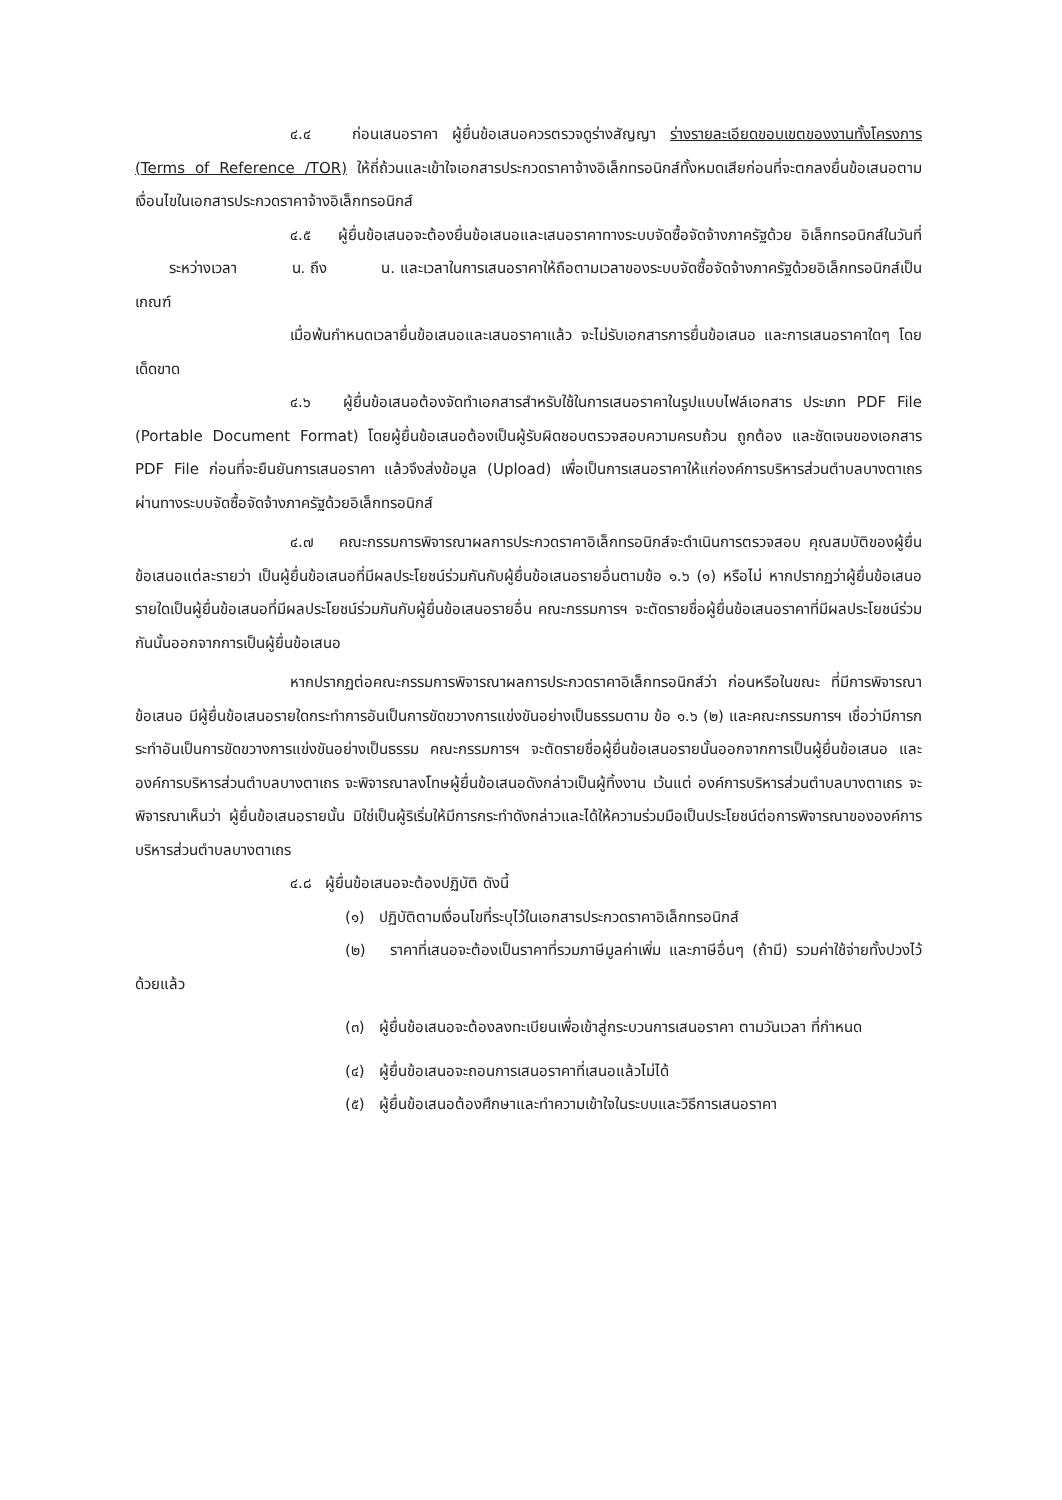๔.๔ ก่อนเสนอราคา ผู้ยื่นข้อเสนอควรตรวจดูร่างสัญญา ร่างรายละเอียดขอบเขตของงานทั้งโครงการ (Terms of Reference /TOR) ให้ถี่ถ้วนและเข้าใจเอกสารประกวดราคาจ้างอิเล็กทรอนิกส์ทั้งหมดเสียก่อนที่จะตกลงยื่นข้อเสนอตามเงื่อนไขในเอกสารประกวดราคาจ้างอิเล็กทรอนิกส์
๔.๕ ผู้ยื่นข้อเสนอจะต้องยื่นข้อเสนอและเสนอราคาทางระบบจัดซื้อจัดจ้างภาครัฐด้วย อิเล็กทรอนิกส์ในวันที่ ระหว่างเวลา น. ถึง น. และเวลาในการเสนอราคาให้ถือตามเวลาของระบบจัดซื้อจัดจ้างภาครัฐด้วยอิเล็กทรอนิกส์เป็นเกณฑ์
เมื่อพ้นกำหนดเวลายื่นข้อเสนอและเสนอราคาแล้ว จะไม่รับเอกสารการยื่นข้อเสนอ และการเสนอราคาใดๆ โดยเด็ดขาด
๔.๖ ผู้ยื่นข้อเสนอต้องจัดทำเอกสารสำหรับใช้ในการเสนอราคาในรูปแบบไฟล์เอกสาร ประเภท PDF File (Portable Document Format) โดยผู้ยื่นข้อเสนอต้องเป็นผู้รับผิดชอบตรวจสอบความครบถ้วน ถูกต้อง และชัดเจนของเอกสาร PDF File ก่อนที่จะยืนยันการเสนอราคา แล้วจึงส่งข้อมูล (Upload) เพื่อเป็นการเสนอราคาให้แก่องค์การบริหารส่วนตำบลบางตาเถร ผ่านทางระบบจัดซื้อจัดจ้างภาครัฐด้วยอิเล็กทรอนิกส์
๔.๗ คณะกรรมการพิจารณาผลการประกวดราคาอิเล็กทรอนิกส์จะดำเนินการตรวจสอบ คุณสมบัติของผู้ยื่นข้อเสนอแต่ละรายว่า เป็นผู้ยื่นข้อเสนอที่มีผลประโยชน์ร่วมกันกับผู้ยื่นข้อเสนอรายอื่นตามข้อ ๑.๖ (๑) หรือไม่ หากปรากฏว่าผู้ยื่นข้อเสนอรายใดเป็นผู้ยื่นข้อเสนอที่มีผลประโยชน์ร่วมกันกับผู้ยื่นข้อเสนอรายอื่น คณะกรรมการฯ จะตัดรายชื่อผู้ยื่นข้อเสนอราคาที่มีผลประโยชน์ร่วมกันนั้นออกจากการเป็นผู้ยื่นข้อเสนอ
หากปรากฏต่อคณะกรรมการพิจารณาผลการประกวดราคาอิเล็กทรอนิกส์ว่า ก่อนหรือในขณะ ที่มีการพิจารณาข้อเสนอ มีผู้ยื่นข้อเสนอรายใดกระทำการอันเป็นการขัดขวางการแข่งขันอย่างเป็นธรรมตาม ข้อ ๑.๖ (๒) และคณะกรรมการฯ เชื่อว่ามีการกระทำอันเป็นการขัดขวางการแข่งขันอย่างเป็นธรรม คณะกรรมการฯ จะตัดรายชื่อผู้ยื่นข้อเสนอรายนั้นออกจากการเป็นผู้ยื่นข้อเสนอ และองค์การบริหารส่วนตำบลบางตาเถร จะพิจารณาลงโทษผู้ยื่นข้อเสนอดังกล่าวเป็นผู้ทิ้งงาน เว้นแต่ องค์การบริหารส่วนตำบลบางตาเถร จะพิจารณาเห็นว่า ผู้ยื่นข้อเสนอรายนั้น มิใช่เป็นผู้ริเริ่มให้มีการกระทำดังกล่าวและได้ให้ความร่วมมือเป็นประโยชน์ต่อการพิจารณาขององค์การบริหารส่วนตำบลบางตาเถร
๔.๘ ผู้ยื่นข้อเสนอจะต้องปฏิบัติ ดังนี้
(๑) ปฏิบัติตามเงื่อนไขที่ระบุไว้ในเอกสารประกวดราคาอิเล็กทรอนิกส์
(๒) ราคาที่เสนอจะต้องเป็นราคาที่รวมภาษีมูลค่าเพิ่ม และภาษีอื่นๆ (ถ้ามี) รวมค่าใช้จ่ายทั้งปวงไว้ด้วยแล้ว
(๓) ผู้ยื่นข้อเสนอจะต้องลงทะเบียนเพื่อเข้าสู่กระบวนการเสนอราคา ตามวันเวลา ที่กำหนด
(๔) ผู้ยื่นข้อเสนอจะถอนการเสนอราคาที่เสนอแล้วไม่ได้
(๕) ผู้ยื่นข้อเสนอต้องศึกษาและทำความเข้าใจในระบบและวิธีการเสนอราคา